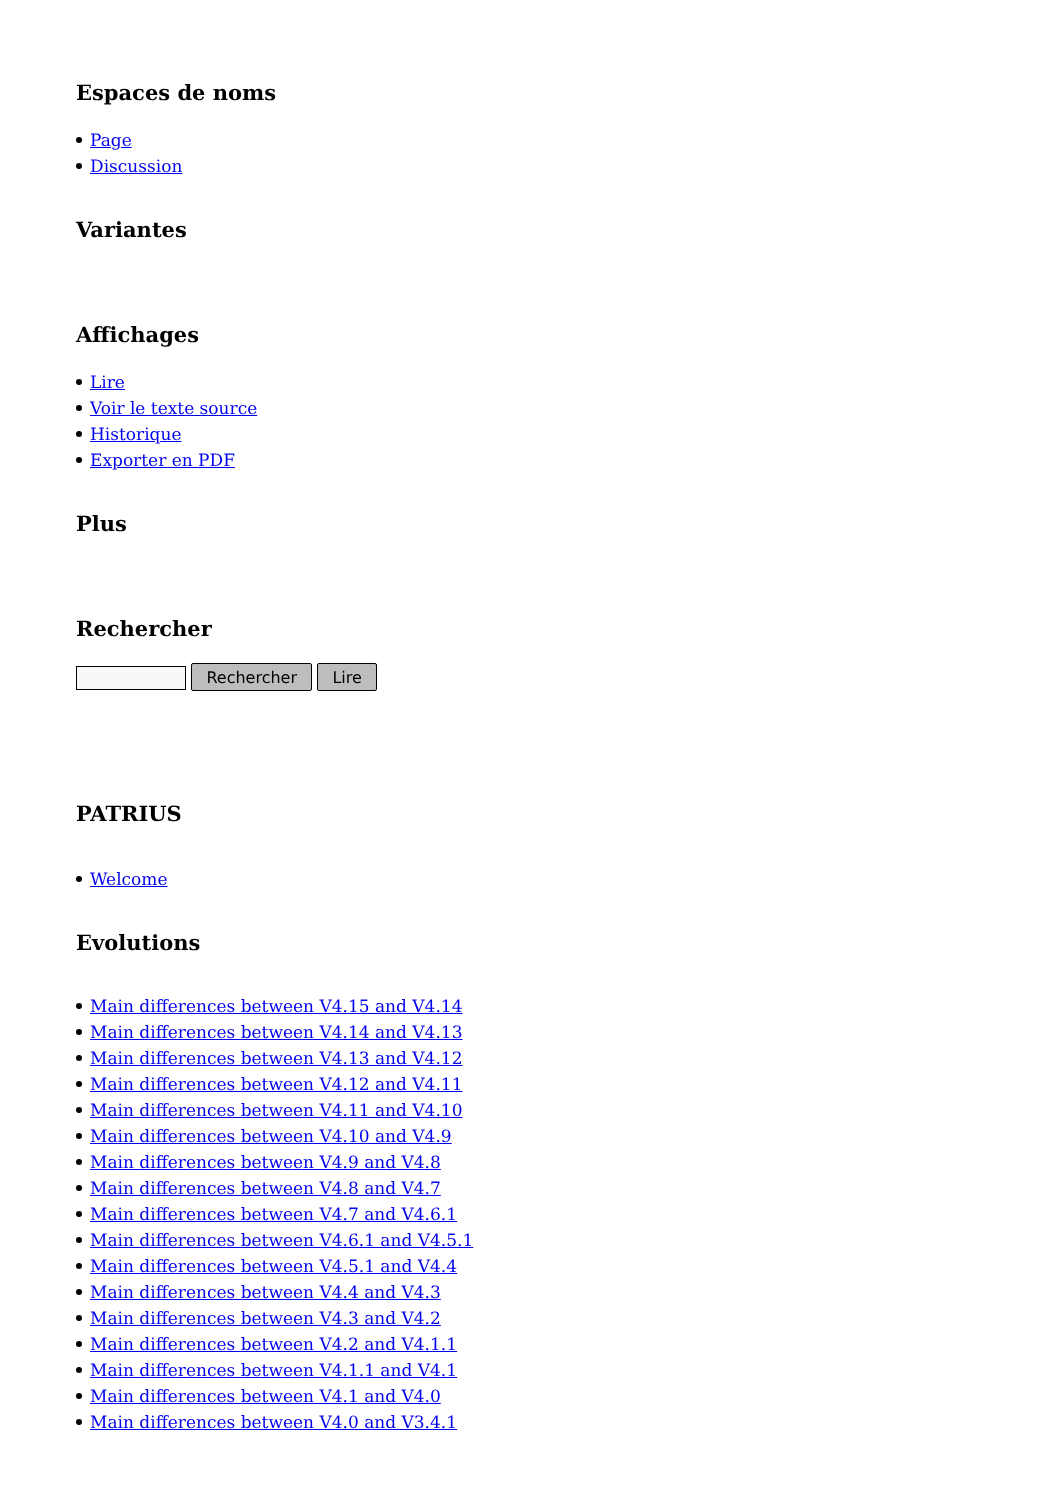Espaces de noms
Page
Discussion
Variantes
Affichages
Lire
Voir le texte source
Historique
Exporter en PDF
Plus
Rechercher
Rechercher Lire
PATRIUS
Welcome
Evolutions
Main differences between V4.15 and V4.14
Main differences between V4.14 and V4.13
Main differences between V4.13 and V4.12
Main differences between V4.12 and V4.11
Main differences between V4.11 and V4.10
Main differences between V4.10 and V4.9
Main differences between V4.9 and V4.8
Main differences between V4.8 and V4.7
Main differences between V4.7 and V4.6.1
Main differences between V4.6.1 and V4.5.1
Main differences between V4.5.1 and V4.4
Main differences between V4.4 and V4.3
Main differences between V4.3 and V4.2
Main differences between V4.2 and V4.1.1
Main differences between V4.1.1 and V4.1
Main differences between V4.1 and V4.0
Main differences between V4.0 and V3.4.1